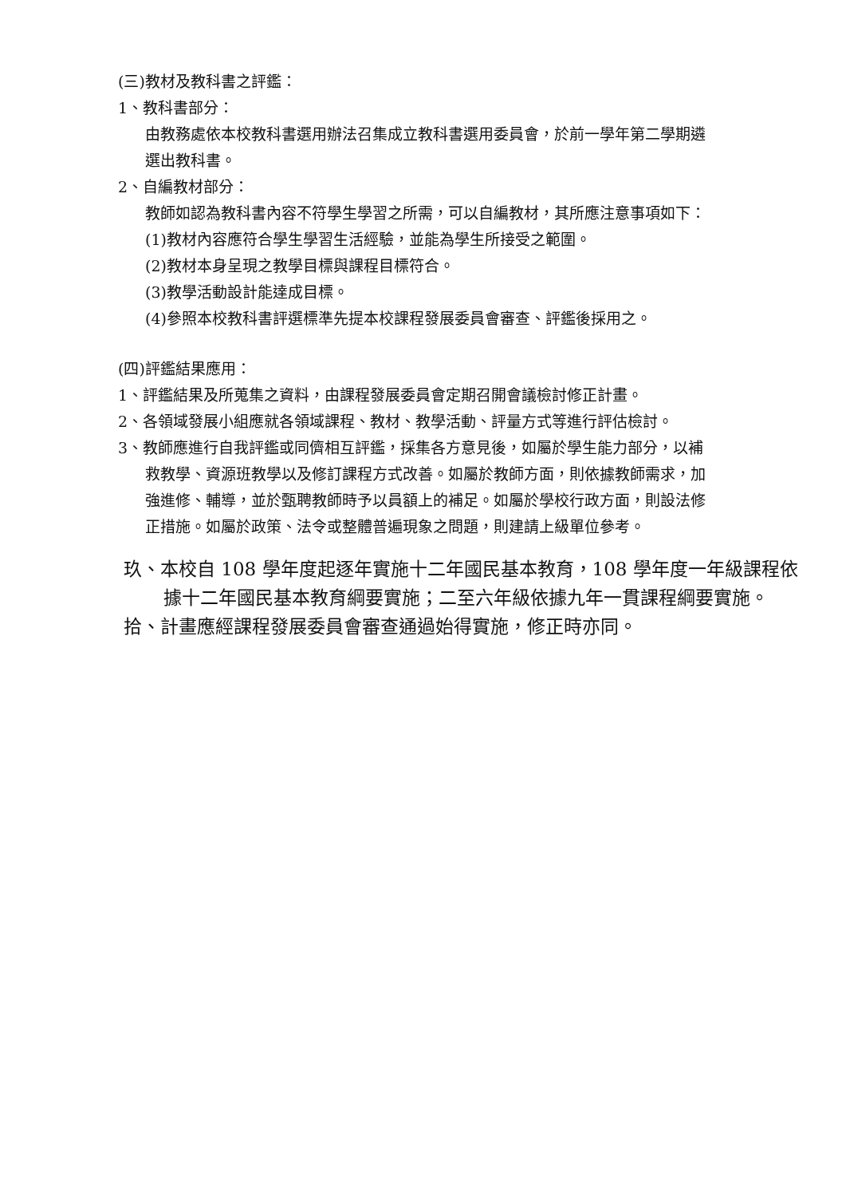(三)教材及教科書之評鑑：
1、教科書部分：
由教務處依本校教科書選用辦法召集成立教科書選用委員會，於前一學年第二學期遴選出教科書。
2、自編教材部分：
教師如認為教科書內容不符學生學習之所需，可以自編教材，其所應注意事項如下：
(1)教材內容應符合學生學習生活經驗，並能為學生所接受之範圍。
(2)教材本身呈現之教學目標與課程目標符合。
(3)教學活動設計能達成目標。
(4)參照本校教科書評選標準先提本校課程發展委員會審查、評鑑後採用之。
(四)評鑑結果應用：
1、評鑑結果及所蒐集之資料，由課程發展委員會定期召開會議檢討修正計畫。
2、各領域發展小組應就各領域課程、教材、教學活動、評量方式等進行評估檢討。
3、教師應進行自我評鑑或同儕相互評鑑，採集各方意見後，如屬於學生能力部分，以補救教學、資源班教學以及修訂課程方式改善。如屬於教師方面，則依據教師需求，加強進修、輔導，並於甄聘教師時予以員額上的補足。如屬於學校行政方面，則設法修正措施。如屬於政策、法令或整體普遍現象之問題，則建請上級單位參考。
玖、本校自 108 學年度起逐年實施十二年國民基本教育，108 學年度一年級課程依據十二年國民基本教育綱要實施；二至六年級依據九年一貫課程綱要實施。
拾、計畫應經課程發展委員會審查通過始得實施，修正時亦同。